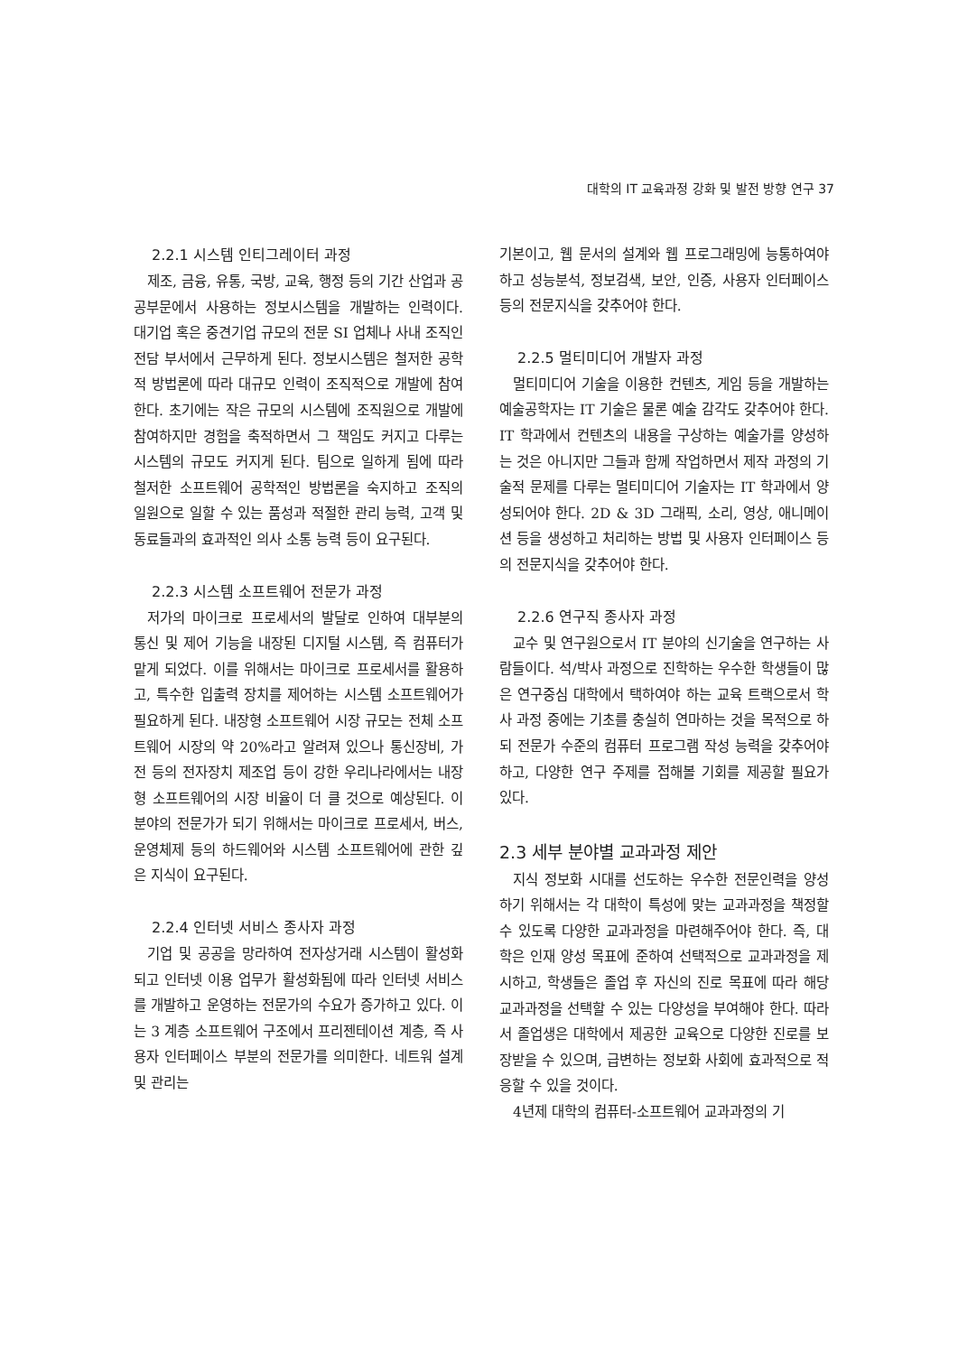대학의 IT 교육과정 강화 및 발전 방향 연구 37
2.2.1 시스템 인티그레이터 과정
제조, 금융, 유통, 국방, 교육, 행정 등의 기간 산업과 공공부문에서 사용하는 정보시스템을 개발하는 인력이다. 대기업 혹은 중견기업 규모의 전문 SI 업체나 사내 조직인 전담 부서에서 근무하게 된다. 정보시스템은 철저한 공학적 방법론에 따라 대규모 인력이 조직적으로 개발에 참여한다. 초기에는 작은 규모의 시스템에 조직원으로 개발에 참여하지만 경험을 축적하면서 그 책임도 커지고 다루는 시스템의 규모도 커지게 된다. 팀으로 일하게 됨에 따라 철저한 소프트웨어 공학적인 방법론을 숙지하고 조직의 일원으로 일할 수 있는 품성과 적절한 관리 능력, 고객 및 동료들과의 효과적인 의사 소통 능력 등이 요구된다.
2.2.3 시스템 소프트웨어 전문가 과정
저가의 마이크로 프로세서의 발달로 인하여 대부분의 통신 및 제어 기능을 내장된 디지털 시스템, 즉 컴퓨터가 맡게 되었다. 이를 위해서는 마이크로 프로세서를 활용하고, 특수한 입출력 장치를 제어하는 시스템 소프트웨어가 필요하게 된다. 내장형 소프트웨어 시장 규모는 전체 소프트웨어 시장의 약 20%라고 알려져 있으나 통신장비, 가전 등의 전자장치 제조업 등이 강한 우리나라에서는 내장형 소프트웨어의 시장 비율이 더 클 것으로 예상된다. 이 분야의 전문가가 되기 위해서는 마이크로 프로세서, 버스, 운영체제 등의 하드웨어와 시스템 소프트웨어에 관한 깊은 지식이 요구된다.
2.2.4 인터넷 서비스 종사자 과정
기업 및 공공을 망라하여 전자상거래 시스템이 활성화되고 인터넷 이용 업무가 활성화됨에 따라 인터넷 서비스를 개발하고 운영하는 전문가의 수요가 증가하고 있다. 이는 3 계층 소프트웨어 구조에서 프리젠테이션 계층, 즉 사용자 인터페이스 부분의 전문가를 의미한다. 네트워 설계 및 관리는
기본이고, 웹 문서의 설계와 웹 프로그래밍에 능통하여야 하고 성능분석, 정보검색, 보안, 인증, 사용자 인터페이스 등의 전문지식을 갖추어야 한다.
2.2.5 멀티미디어 개발자 과정
멀티미디어 기술을 이용한 컨텐츠, 게임 등을 개발하는 예술공학자는 IT 기술은 물론 예술 감각도 갖추어야 한다. IT 학과에서 컨텐츠의 내용을 구상하는 예술가를 양성하는 것은 아니지만 그들과 함께 작업하면서 제작 과정의 기술적 문제를 다루는 멀티미디어 기술자는 IT 학과에서 양성되어야 한다. 2D & 3D 그래픽, 소리, 영상, 애니메이션 등을 생성하고 처리하는 방법 및 사용자 인터페이스 등의 전문지식을 갖추어야 한다.
2.2.6 연구직 종사자 과정
교수 및 연구원으로서 IT 분야의 신기술을 연구하는 사람들이다. 석/박사 과정으로 진학하는 우수한 학생들이 많은 연구중심 대학에서 택하여야 하는 교육 트랙으로서 학사 과정 중에는 기초를 충실히 연마하는 것을 목적으로 하되 전문가 수준의 컴퓨터 프로그램 작성 능력을 갖추어야 하고, 다양한 연구 주제를 접해볼 기회를 제공할 필요가 있다.
2.3 세부 분야별 교과과정 제안
지식 정보화 시대를 선도하는 우수한 전문인력을 양성하기 위해서는 각 대학이 특성에 맞는 교과과정을 책정할 수 있도록 다양한 교과과정을 마련해주어야 한다. 즉, 대학은 인재 양성 목표에 준하여 선택적으로 교과과정을 제시하고, 학생들은 졸업 후 자신의 진로 목표에 따라 해당 교과과정을 선택할 수 있는 다양성을 부여해야 한다. 따라서 졸업생은 대학에서 제공한 교육으로 다양한 진로를 보장받을 수 있으며, 급변하는 정보화 사회에 효과적으로 적응할 수 있을 것이다.
4년제 대학의 컴퓨터-소프트웨어 교과과정의 기